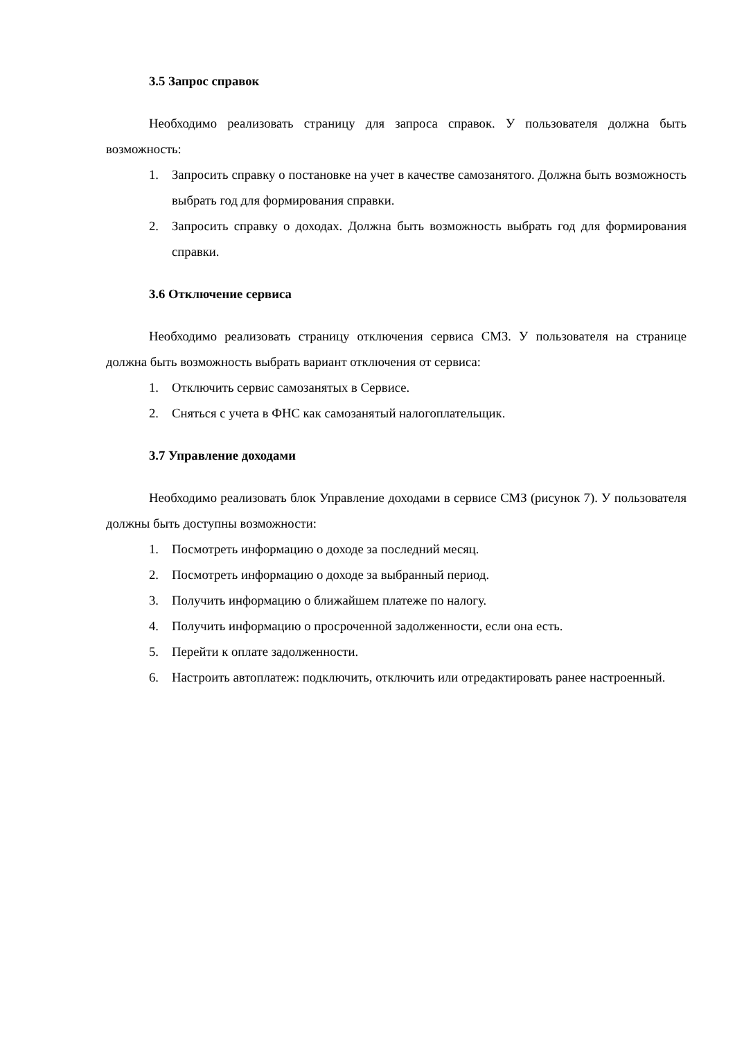3.5 Запрос справок
Необходимо реализовать страницу для запроса справок. У пользователя должна быть возможность:
1. Запросить справку о постановке на учет в качестве самозанятого. Должна быть возможность выбрать год для формирования справки.
2. Запросить справку о доходах. Должна быть возможность выбрать год для формирования справки.
3.6 Отключение сервиса
Необходимо реализовать страницу отключения сервиса СМЗ. У пользователя на странице должна быть возможность выбрать вариант отключения от сервиса:
1. Отключить сервис самозанятых в Сервисе.
2. Сняться с учета в ФНС как самозанятый налогоплательщик.
3.7 Управление доходами
Необходимо реализовать блок Управление доходами в сервисе СМЗ (рисунок 7). У пользователя должны быть доступны возможности:
1. Посмотреть информацию о доходе за последний месяц.
2. Посмотреть информацию о доходе за выбранный период.
3. Получить информацию о ближайшем платеже по налогу.
4. Получить информацию о просроченной задолженности, если она есть.
5. Перейти к оплате задолженности.
6. Настроить автоплатеж: подключить, отключить или отредактировать ранее настроенный.